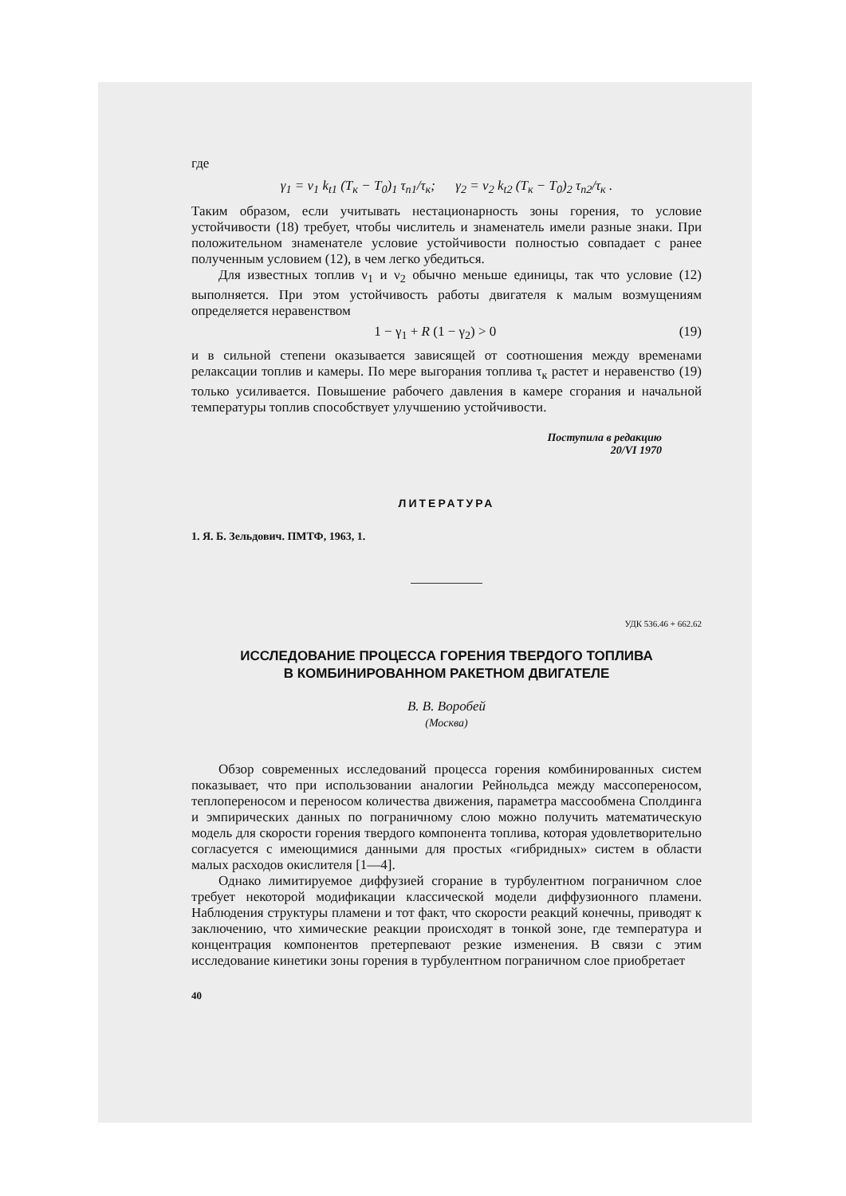где
γ<sub>1</sub> = ν<sub>1</sub> k<sub>t1</sub> (T<sub>к</sub> − T<sub>0</sub>)<sub>1</sub> τ<sub>п1</sub>/τ<sub>к</sub>; γ<sub>2</sub> = ν<sub>2</sub> k<sub>t2</sub> (T<sub>к</sub> − T<sub>0</sub>)<sub>2</sub> τ<sub>п2</sub>/τ<sub>к</sub> .
Таким образом, если учитывать нестационарность зоны горения, то условие устойчивости (18) требует, чтобы числитель и знаменатель имели разные знаки. При положительном знаменателе условие устойчивости полностью совпадает с ранее полученным условием (12), в чем легко убедиться.
Для известных топлив ν<sub>1</sub> и ν<sub>2</sub> обычно меньше единицы, так что условие (12) выполняется. При этом устойчивость работы двигателя к малым возмущениям определяется неравенством
1 − γ<sub>1</sub> + R (1 − γ<sub>2</sub>) > 0 (19)
и в сильной степени оказывается зависящей от соотношения между временами релаксации топлив и камеры. По мере выгорания топлива τ<sub>к</sub> растет и неравенство (19) только усиливается. Повышение рабочего давления в камере сгорания и начальной температуры топлив способствует улучшению устойчивости.
Поступила в редакцию
20/VI 1970
ЛИТЕРАТУРА
1. Я. Б. Зельдович. ПМТФ, 1963, 1.
УДК 536.46 + 662.62
ИССЛЕДОВАНИЕ ПРОЦЕССА ГОРЕНИЯ ТВЕРДОГО ТОПЛИВА
В КОМБИНИРОВАННОМ РАКЕТНОМ ДВИГАТЕЛЕ
В. В. Воробей
(Москва)
Обзор современных исследований процесса горения комбинированных систем показывает, что при использовании аналогии Рейнольдса между массопереносом, теплопереносом и переносом количества движения, параметра массообмена Сполдинга и эмпирических данных по пограничному слою можно получить математическую модель для скорости горения твердого компонента топлива, которая удовлетворительно согласуется с имеющимися данными для простых «гибридных» систем в области малых расходов окислителя [1—4].
Однако лимитируемое диффузией сгорание в турбулентном пограничном слое требует некоторой модификации классической модели диффузионного пламени. Наблюдения структуры пламени и тот факт, что скорости реакций конечны, приводят к заключению, что химические реакции происходят в тонкой зоне, где температура и концентрация компонентов претерпевают резкие изменения. В связи с этим исследование кинетики зоны горения в турбулентном пограничном слое приобретает
40